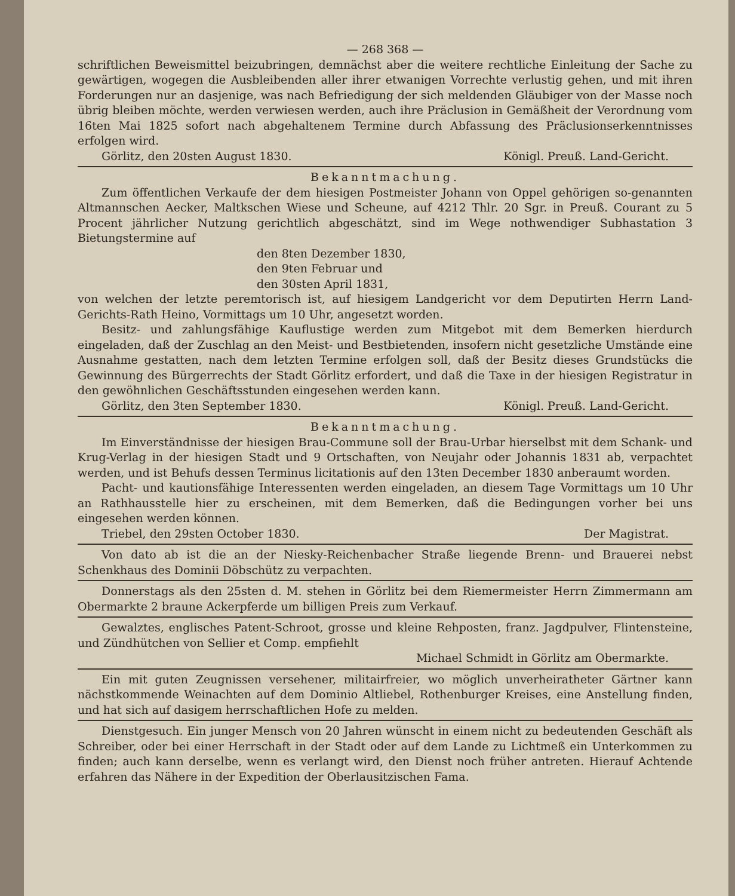— 268 368 —
schriftlichen Beweismittel beizubringen, demnächst aber die weitere rechtliche Einleitung der Sache zu gewärtigen, wogegen die Ausbleibenden aller ihrer etwanigen Vorrechte verlustig gehen, und mit ihren Forderungen nur an dasjenige, was nach Befriedigung der sich meldenden Gläubiger von der Masse noch übrig bleiben möchte, werden verwiesen werden, auch ihre Präclusion in Gemäßheit der Verordnung vom 16ten Mai 1825 sofort nach abgehaltenem Termine durch Abfassung des Präclusionserkenntnisses erfolgen wird.
Görlitz, den 20sten August 1830. Königl. Preuß. Land-Gericht.
Bekanntmachung.
Zum öffentlichen Verkaufe der dem hiesigen Postmeister Johann von Oppel gehörigen so-genannten Altmannschen Aecker, Maltkschen Wiese und Scheune, auf 4212 Thlr. 20 Sgr. in Preuß. Courant zu 5 Procent jährlicher Nutzung gerichtlich abgeschätzt, sind im Wege nothwendiger Subhastation 3 Bietungstermine auf
den 8ten Dezember 1830,
den 9ten Februar und
den 30sten April 1831,
von welchen der letzte peremtorisch ist, auf hiesigem Landgericht vor dem Deputirten Herrn Land-Gerichts-Rath Heino, Vormittags um 10 Uhr, angesetzt worden.
Besitz- und zahlungsfähige Kauflustige werden zum Mitgebot mit dem Bemerken hierdurch eingeladen, daß der Zuschlag an den Meist- und Bestbietenden, insofern nicht gesetzliche Umstände eine Ausnahme gestatten, nach dem letzten Termine erfolgen soll, daß der Besitz dieses Grundstücks die Gewinnung des Bürgerrechts der Stadt Görlitz erfordert, und daß die Taxe in der hiesigen Registratur in den gewöhnlichen Geschäftsstunden eingesehen werden kann.
Görlitz, den 3ten September 1830. Königl. Preuß. Land-Gericht.
Bekanntmachung.
Im Einverständnisse der hiesigen Brau-Commune soll der Brau-Urbar hierselbst mit dem Schank- und Krug-Verlag in der hiesigen Stadt und 9 Ortschaften, von Neujahr oder Johannis 1831 ab, verpachtet werden, und ist Behufs dessen Terminus licitationis auf den 13ten December 1830 anberaumt worden.
Pacht- und kautionsfähige Interessenten werden eingeladen, an diesem Tage Vormittags um 10 Uhr an Rathhausstelle hier zu erscheinen, mit dem Bemerken, daß die Bedingungen vorher bei uns eingesehen werden können.
Triebel, den 29sten October 1830. Der Magistrat.
Von dato ab ist die an der Niesky-Reichenbacher Straße liegende Brenn- und Brauerei nebst Schenkhaus des Dominii Döbschütz zu verpachten.
Donnerstags als den 25sten d. M. stehen in Görlitz bei dem Riemermeister Herrn Zimmermann am Obermarkte 2 braune Ackerpferde um billigen Preis zum Verkauf.
Gewalztes, englisches Patent-Schroot, grosse und kleine Rehposten, franz. Jagdpulver, Flintensteine, und Zündhütchen von Sellier et Comp. empfiehlt
Michael Schmidt in Görlitz am Obermarkte.
Ein mit guten Zeugnissen versehener, militairfreier, wo möglich unverheiratheter Gärtner kann nächstkommende Weinachten auf dem Dominio Altliebel, Rothenburger Kreises, eine Anstellung finden, und hat sich auf dasigem herrschaftlichen Hofe zu melden.
Dienstgesuch. Ein junger Mensch von 20 Jahren wünscht in einem nicht zu bedeutenden Geschäft als Schreiber, oder bei einer Herrschaft in der Stadt oder auf dem Lande zu Lichtmeß ein Unterkommen zu finden; auch kann derselbe, wenn es verlangt wird, den Dienst noch früher antreten. Hierauf Achtende erfahren das Nähere in der Expedition der Oberlausitzischen Fama.